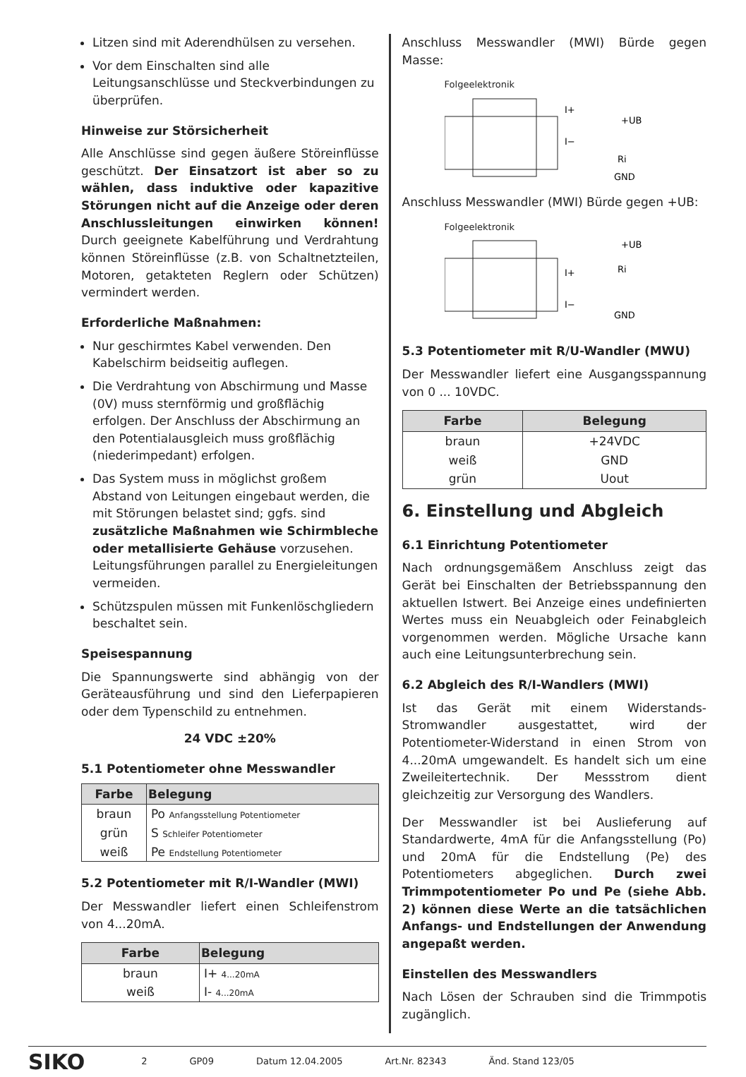Litzen sind mit Aderendhülsen zu versehen.
Vor dem Einschalten sind alle Leitungsanschlüsse und Steckverbindungen zu überprüfen.
Hinweise zur Störsicherheit
Alle Anschlüsse sind gegen äußere Störeinflüsse geschützt. Der Einsatzort ist aber so zu wählen, dass induktive oder kapazitive Störungen nicht auf die Anzeige oder deren Anschlussleitungen einwirken können! Durch geeignete Kabelführung und Verdrahtung können Störeinflüsse (z.B. von Schaltnetzteilen, Motoren, getakteten Reglern oder Schützen) vermindert werden.
Erforderliche Maßnahmen:
Nur geschirmtes Kabel verwenden. Den Kabelschirm beidseitig auflegen.
Die Verdrahtung von Abschirmung und Masse (0V) muss sternförmig und großflächig erfolgen. Der Anschluss der Abschirmung an den Potentialausgleich muss großflächig (niederimpedant) erfolgen.
Das System muss in möglichst großem Abstand von Leitungen eingebaut werden, die mit Störungen belastet sind; ggfs. sind zusätzliche Maßnahmen wie Schirmbleche oder metallisierte Gehäuse vorzusehen. Leitungsführungen parallel zu Energieleitungen vermeiden.
Schützspulen müssen mit Funkenlöschgliedern beschaltet sein.
Speisespannung
Die Spannungswerte sind abhängig von der Geräteausführung und sind den Lieferpapieren oder dem Typenschild zu entnehmen.
24 VDC ±20%
5.1 Potentiometer ohne Messwandler
| Farbe | Belegung |
| --- | --- |
| braun | Po Anfangsstellung Potentiometer |
| grün | S Schleifer Potentiometer |
| weiß | Pe Endstellung Potentiometer |
5.2 Potentiometer mit R/I-Wandler (MWI)
Der Messwandler liefert einen Schleifenstrom von 4...20mA.
| Farbe | Belegung |
| --- | --- |
| braun | I+ 4...20mA |
| weiß | I- 4...20mA |
Anschluss Messwandler (MWI) Bürde gegen Masse:
Folgeelektronik
I+
+UB
I−
Ri
GND
Anschluss Messwandler (MWI) Bürde gegen +UB:
Folgeelektronik
+UB
Ri
I+
I−
GND
5.3 Potentiometer mit R/U-Wandler (MWU)
Der Messwandler liefert eine Ausgangsspannung von 0 ... 10VDC.
| Farbe | Belegung |
| --- | --- |
| braun | +24VDC |
| weiß | GND |
| grün | Uout |
6. Einstellung und Abgleich
6.1 Einrichtung Potentiometer
Nach ordnungsgemäßem Anschluss zeigt das Gerät bei Einschalten der Betriebsspannung den aktuellen Istwert. Bei Anzeige eines undefinierten Wertes muss ein Neuabgleich oder Feinabgleich vorgenommen werden. Mögliche Ursache kann auch eine Leitungsunterbrechung sein.
6.2 Abgleich des R/I-Wandlers (MWI)
Ist das Gerät mit einem Widerstands-Stromwandler ausgestattet, wird der Potentiometer-Widerstand in einen Strom von 4...20mA umgewandelt. Es handelt sich um eine Zweileitertechnik. Der Messstrom dient gleichzeitig zur Versorgung des Wandlers.
Der Messwandler ist bei Auslieferung auf Standardwerte, 4mA für die Anfangsstellung (Po) und 20mA für die Endstellung (Pe) des Potentiometers abgeglichen. Durch zwei Trimmpotentiometer Po und Pe (siehe Abb. 2) können diese Werte an die tatsächlichen Anfangs- und Endstellungen der Anwendung angepaßt werden.
Einstellen des Messwandlers
Nach Lösen der Schrauben sind die Trimmpotis zugänglich.
SIKO 2 GP09 Datum 12.04.2005 Art.Nr. 82343 Änd. Stand 123/05